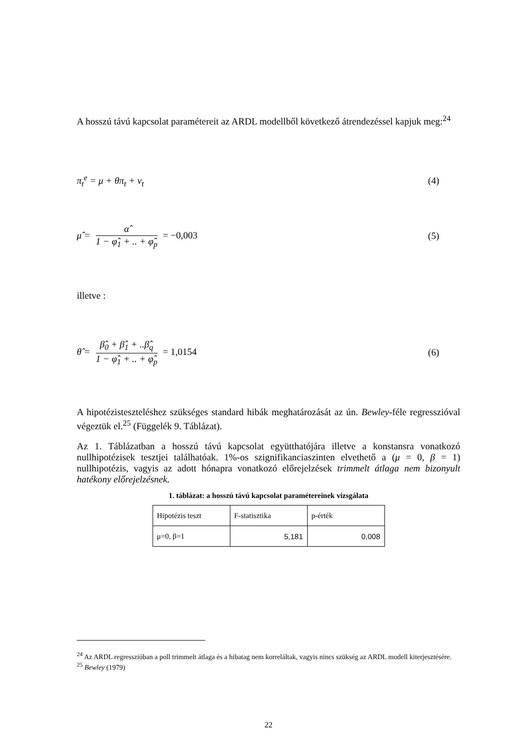A hosszú távú kapcsolat paramétereit az ARDL modellből következő átrendezéssel kapjuk meg:<sup>24</sup>
π<sub>t</sub><sup>e</sup> = μ + θπ<sub>t</sub> + ν<sub>t</sub> (4)
μ̂ = α̂ 1 − φ̂<sub>1</sub> + .. + φ̂<sub>p</sub> = −0,003 (5)
illetve :
θ̂ = β̂<sub>0</sub> + β̂<sub>1</sub> + ..β̂<sub>q</sub> 1 − φ̂<sub>1</sub> + .. + φ̂<sub>p</sub> = 1,0154 (6)
A hipotézisteszteléshez szükséges standard hibák meghatározását az ún. Bewley-féle regresszióval végeztük el.<sup>25</sup> (Függelék 9. Táblázat).
Az 1. Táblázatban a hosszú távú kapcsolat együtthatójára illetve a konstansra vonatkozó nullhipotézisek tesztjei találhatóak. 1%-os szignifikanciaszinten elvethető a (μ = 0, β = 1) nullhipotézis, vagyis az adott hónapra vonatkozó előrejelzések trimmelt átlaga nem bizonyult hatékony előrejelzésnek.
1. táblázat: a hosszú távú kapcsolat paramétereinek vizsgálata
| Hipotézis teszt | F-statisztika | p-érték |
| μ=0, β=1 | 5,181 | 0,008 |
<sup>24</sup> Az ARDL regresszióban a poll trimmelt átlaga és a hibatag nem korreláltak, vagyis nincs szükség az ARDL modell kiterjesztésére.
<sup>25</sup> Bewley (1979)
22